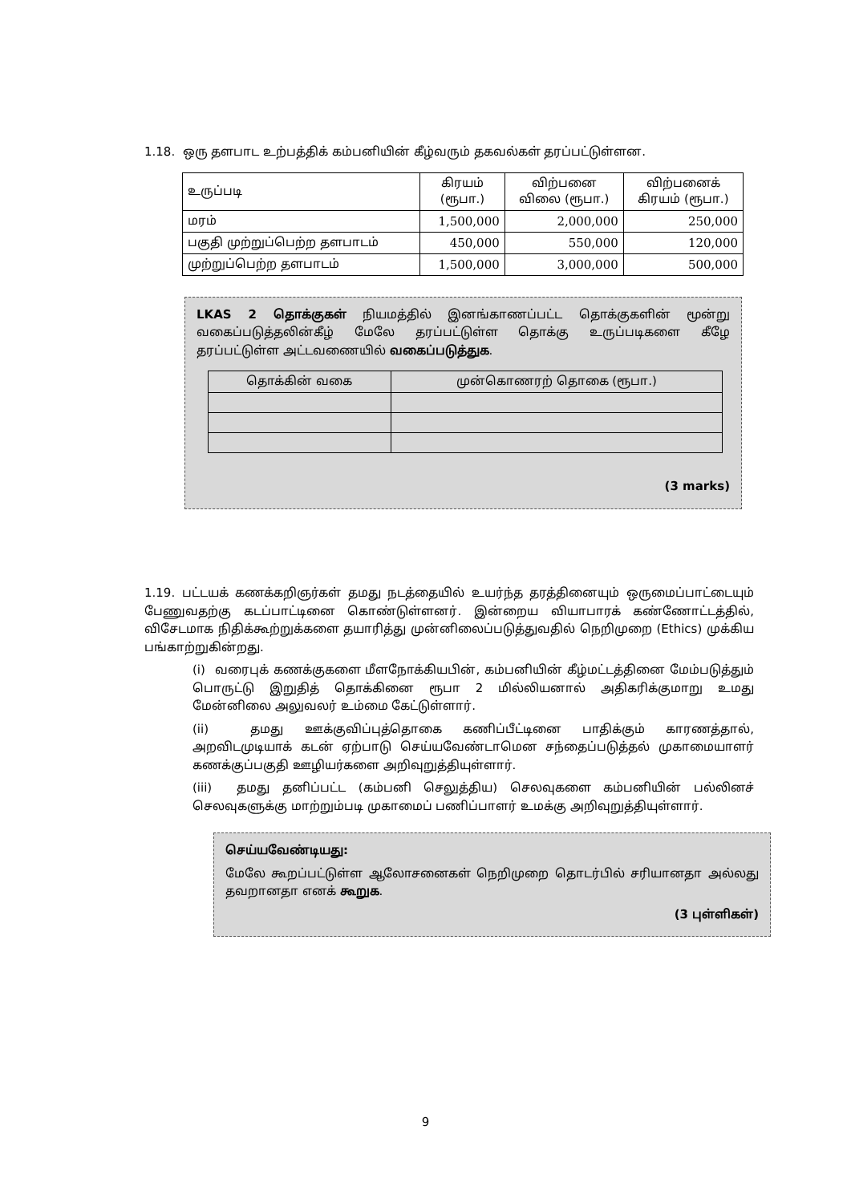1.18. ஒரு தளபாட உற்பத்திக் கம்பனியின் கீழ்வரும் தகவல்கள் தரப்பட்டுள்ளன.
| உருப்படி | கிரயம் (ரூபா.) | விற்பனை விலை (ரூபா.) | விற்பனைக் கிரயம் (ரூபா.) |
| --- | --- | --- | --- |
| மரம் | 1,500,000 | 2,000,000 | 250,000 |
| பகுதி முற்றுப்பெற்ற தளபாடம் | 450,000 | 550,000 | 120,000 |
| முற்றுப்பெற்ற தளபாடம் | 1,500,000 | 3,000,000 | 500,000 |
LKAS 2 தொக்குகள் நியமத்தில் இனங்காணப்பட்ட தொக்குகளின் மூன்று வகைப்படுத்தலின்கீழ் மேலே தரப்பட்டுள்ள தொக்கு உருப்படிகளை கீழே தரப்பட்டுள்ள அட்டவணையில் வகைப்படுத்துக.
| தொக்கின் வகை | முன்கொணரற் தொகை (ரூபா.) |
| --- | --- |
(3 marks)
1.19. பட்டயக் கணக்கறிஞர்கள் தமது நடத்தையில் உயர்ந்த தரத்தினையும் ஒருமைப்பாட்டையும் பேணுவதற்கு கடப்பாட்டினை கொண்டுள்ளனர். இன்றைய வியாபாரக் கண்ணோட்டத்தில், விசேடமாக நிதிக்கூற்றுக்களை தயாரித்து முன்னிலைப்படுத்துவதில் நெறிமுறை (Ethics) முக்கிய பங்காற்றுகின்றது.
(i) வரைபுக் கணக்குகளை மீளநோக்கியபின், கம்பனியின் கீழ்மட்டத்தினை மேம்படுத்தும் பொருட்டு இறுதித் தொக்கினை ரூபா 2 மில்லியனால் அதிகரிக்குமாறு உமது மேன்னிலை அலுவலர் உம்மை கேட்டுள்ளார்.
(ii) தமது ஊக்குவிப்புத்தொகை கணிப்பீட்டினை பாதிக்கும் காரணத்தால், அறவிடமுடியாக் கடன் ஏற்பாடு செய்யவேண்டாமென சந்தைப்படுத்தல் முகாமையாளர் கணக்குப்பகுதி ஊழியர்களை அறிவுறுத்தியுள்ளார்.
(iii) தமது தனிப்பட்ட (கம்பனி செலுத்திய) செலவுகளை கம்பனியின் பல்லினச் செலவுகளுக்கு மாற்றும்படி முகாமைப் பணிப்பாளர் உமக்கு அறிவுறுத்தியுள்ளார்.
செய்யவேண்டியது:
மேலே கூறப்பட்டுள்ள ஆலோசனைகள் நெறிமுறை தொடர்பில் சரியானதா அல்லது தவறானதா எனக் கூறுக.
(3 புள்ளிகள்)
9